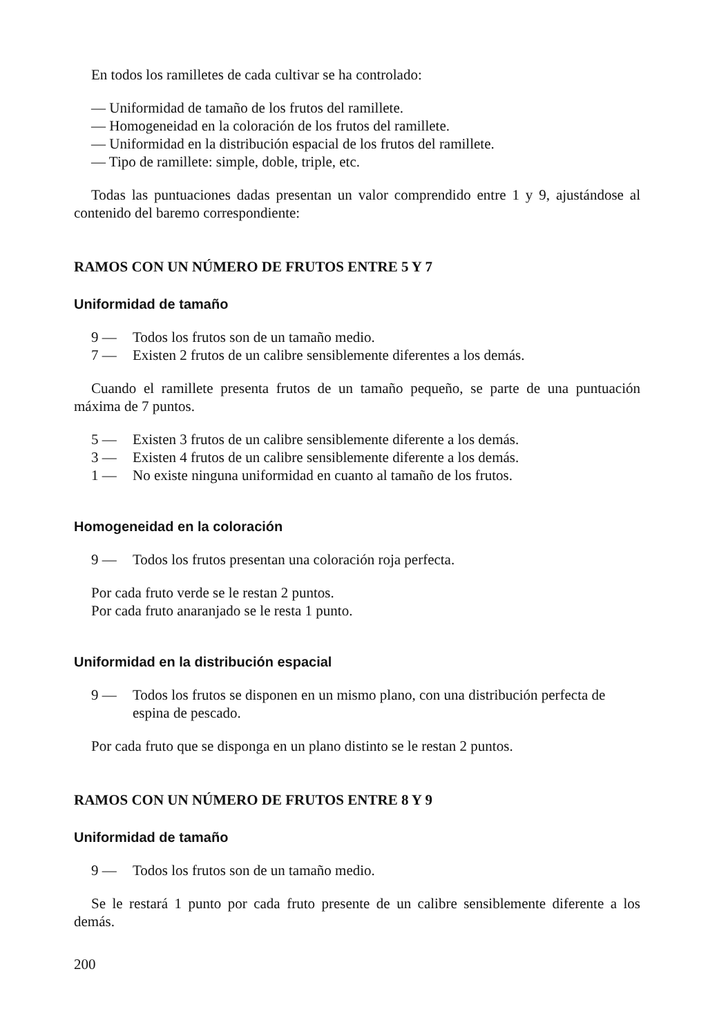En todos los ramilletes de cada cultivar se ha controlado:
— Uniformidad de tamaño de los frutos del ramillete.
— Homogeneidad en la coloración de los frutos del ramillete.
— Uniformidad en la distribución espacial de los frutos del ramillete.
— Tipo de ramillete: simple, doble, triple, etc.
Todas las puntuaciones dadas presentan un valor comprendido entre 1 y 9, ajustándose al contenido del baremo correspondiente:
RAMOS CON UN NÚMERO DE FRUTOS ENTRE 5 Y 7
Uniformidad de tamaño
9 — Todos los frutos son de un tamaño medio.
7 — Existen 2 frutos de un calibre sensiblemente diferentes a los demás.
Cuando el ramillete presenta frutos de un tamaño pequeño, se parte de una puntuación máxima de 7 puntos.
5 — Existen 3 frutos de un calibre sensiblemente diferente a los demás.
3 — Existen 4 frutos de un calibre sensiblemente diferente a los demás.
1 — No existe ninguna uniformidad en cuanto al tamaño de los frutos.
Homogeneidad en la coloración
9 — Todos los frutos presentan una coloración roja perfecta.
Por cada fruto verde se le restan 2 puntos.
Por cada fruto anaranjado se le resta 1 punto.
Uniformidad en la distribución espacial
9 — Todos los frutos se disponen en un mismo plano, con una distribución perfecta de espina de pescado.
Por cada fruto que se disponga en un plano distinto se le restan 2 puntos.
RAMOS CON UN NÚMERO DE FRUTOS ENTRE 8 Y 9
Uniformidad de tamaño
9 — Todos los frutos son de un tamaño medio.
Se le restará 1 punto por cada fruto presente de un calibre sensiblemente diferente a los demás.
200